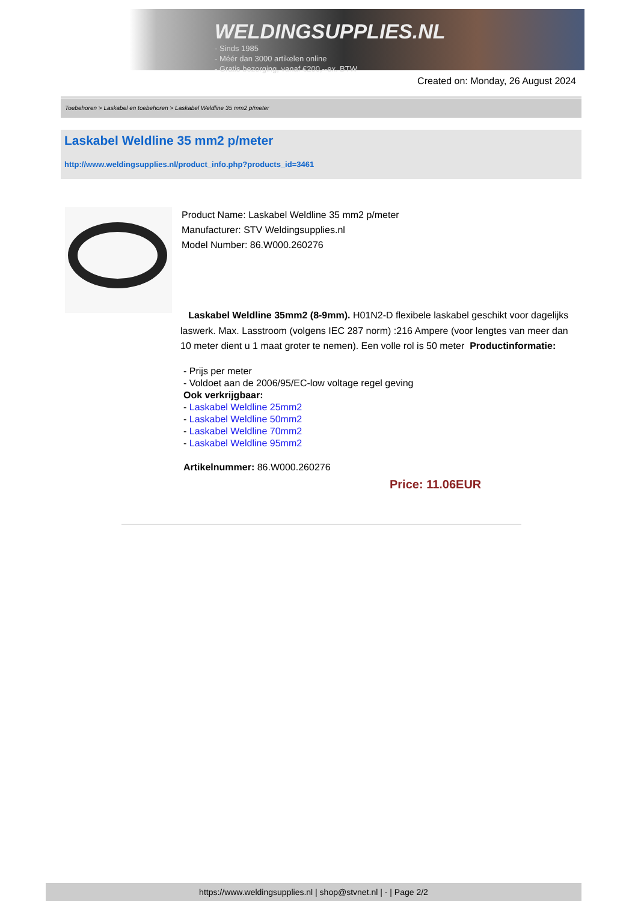WELDINGSUPPLIES.NL
- Sinds 1985
- Méér dan 3000 artikelen online
- Gratis bezorging, vanaf €200,--ex. BTW
Created on: Monday, 26 August 2024
Toebehoren > Laskabel en toebehoren > Laskabel Weldline 35 mm2 p/meter
Laskabel Weldline 35 mm2 p/meter
http://www.weldingsupplies.nl/product_info.php?products_id=3461
Product Name: Laskabel Weldline 35 mm2 p/meter
Manufacturer: STV Weldingsupplies.nl
Model Number: 86.W000.260276
Laskabel Weldline 35mm2 (8-9mm). H01N2-D flexibele laskabel geschikt voor dagelijks laswerk. Max. Lasstroom (volgens IEC 287 norm) :216 Ampere (voor lengtes van meer dan 10 meter dient u 1 maat groter te nemen). Een volle rol is 50 meter Productinformatie:
- Prijs per meter
- Voldoet aan de 2006/95/EC-low voltage regel geving
Ook verkrijgbaar:
- Laskabel Weldline 25mm2
- Laskabel Weldline 50mm2
- Laskabel Weldline 70mm2
- Laskabel Weldline 95mm2
Artikelnummer: 86.W000.260276
Price: 11.06EUR
https://www.weldingsupplies.nl | shop@stvnet.nl | - | Page 2/2